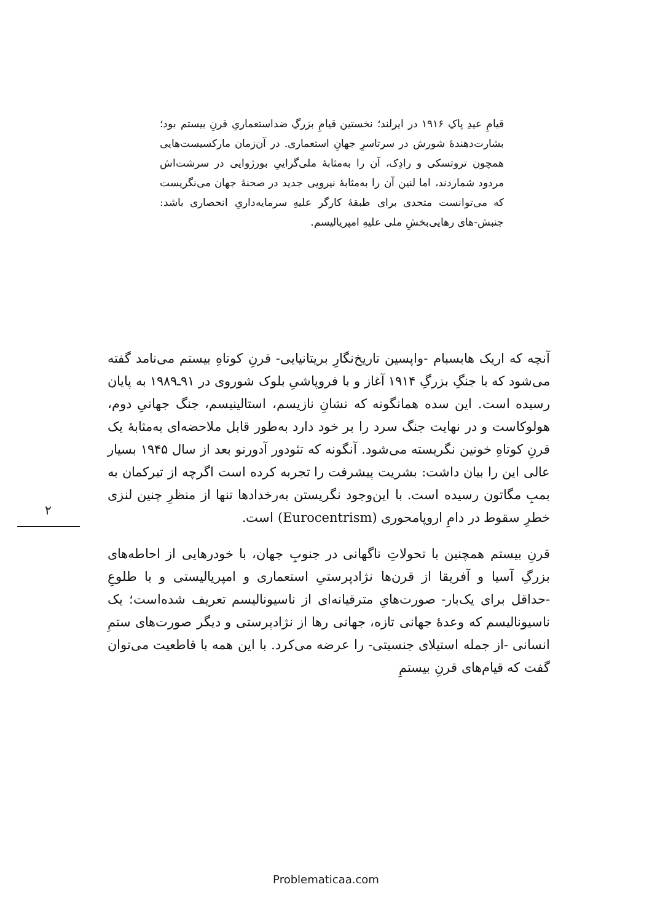قیامِ عیدِ پاکِ ۱۹۱۶ در ایرلند؛ نخستین قیامِ بزرگِ ضداستعماریِ قرنِ بیستم بود؛ بشارت‌دهندهٔ شورش در سرتاسرِ جهانِ استعماری. در آن‌زمان مارکسیست‌هایی همچون تروتسکی و رادِک، آن را به‌مثابهٔ ملی‌گراییِ بورژوایی در سرشت‌اش مردود شماردند، اما لنین آن را به‌مثابهٔ نیرویی جدید در صحنهٔ جهان می‌نگریست که می‌توانست متحدی برای طبقهٔ کارگر علیهِ سرمایه‌داریِ انحصاری باشد: جنبش-های رهایی‌بخشِ ملی علیهِ امپریالیسم.
۲
آنچه که اریک هابسبام -واپسین تاریخ‌نگارِ بریتانیایی- قرنِ کوتاهِ بیستم می‌نامد گفته می‌شود که با جنگِ بزرگِ ۱۹۱۴ آغاز و با فروپاشیِ بلوک شوروی در ۹۱ـ۱۹۸۹ به پایان رسیده است. این سده همانگونه که نشانِ نازیسم، استالینیسم، جنگ جهانیِ دوم، هولوکاست و در نهایت جنگ سرد را بر خود دارد به‌طور قابل ملاحضه‌ای به‌مثابهٔ یک قرنِ کوتاهِ خونین نگریسته می‌شود. آنگونه که تئودور آدورنو بعد از سال ۱۹۴۵ بسیار عالی این را بیان داشت: بشریت پیشرفت را تجربه کرده است اگرچه از تیرکمان به بمبِ مگاتون رسیده است. با این‌وجود نگریستن به‌رخدادها تنها از منظرِ چنین لنزی خطرِ سقوط در دامِ اروپامحوری (Eurocentrism) است.
قرنِ بیستم همچنین با تحولاتِ ناگهانی در جنوبِ جهان، با خودرهایی از احاطه‌های بزرگِ آسیا و آفریقا از قرن‌ها نژادپرستیِ استعماری و امپریالیستی و با طلوعِ -حداقل برای یک‌بار- صورت‌هایِ مترقیانه‌ای از ناسیونالیسم تعریف شده‌است؛ یک ناسیونالیسم که وعدهٔ جهانی تازه، جهانی رها از نژادپرستی و دیگر صورت‌های ستمِ انسانی -از جمله استیلای جنسیتی- را عرضه می‌کرد. با این همه با قاطعیت می‌توان گفت که قیام‌های قرنِ بیستمِ
Problematicaa.com